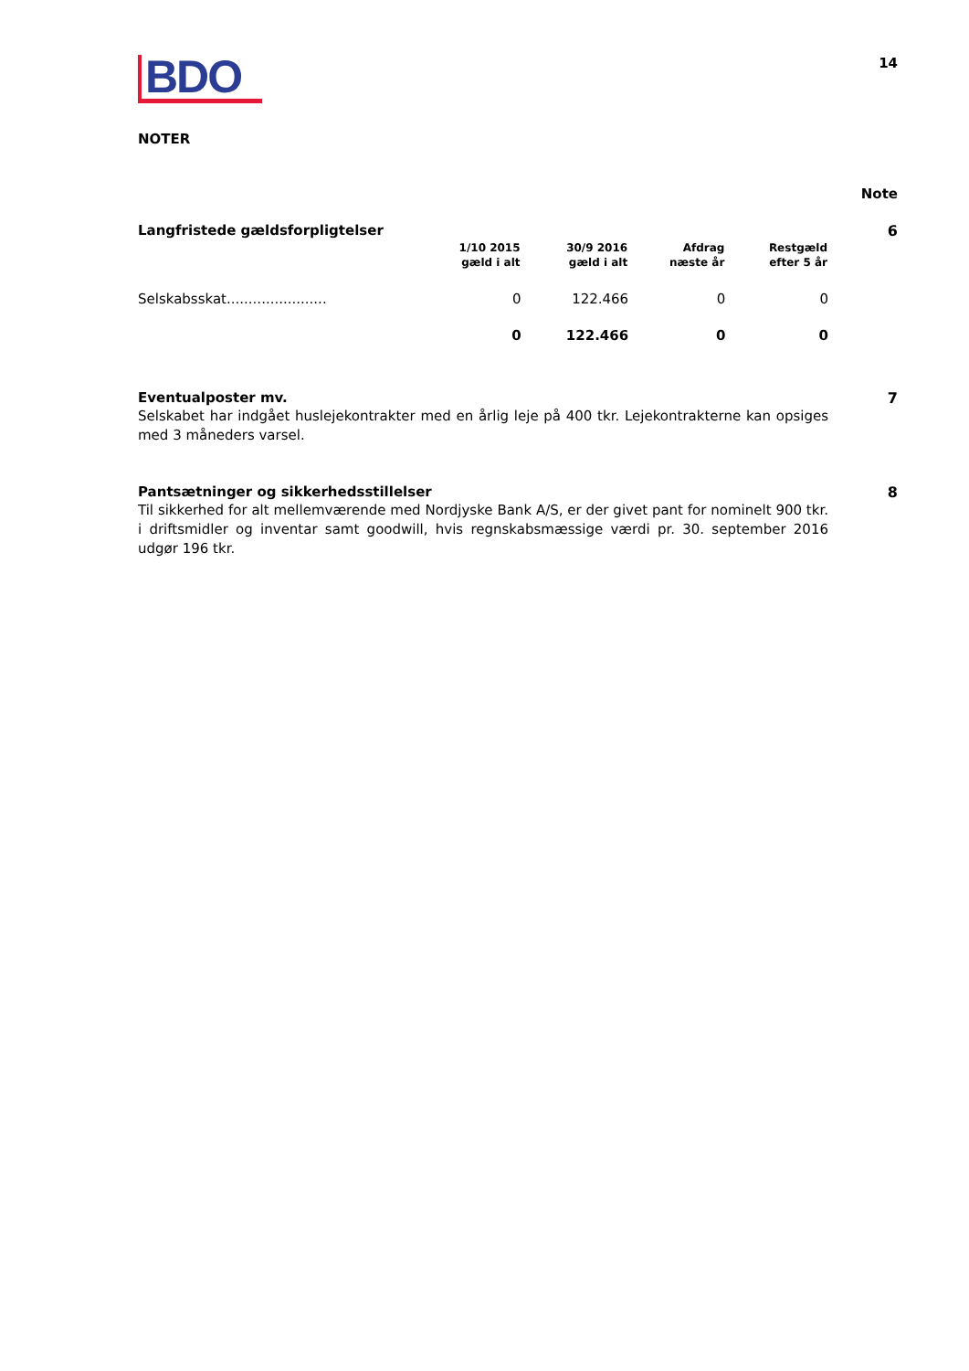BDO
14
NOTER
Note
Langfristede gældsforpligtelser
6
| | 1/10 2015 gæld i alt | 30/9 2016 gæld i alt | Afdrag næste år | Restgæld efter 5 år |
| --- | --- | --- | --- | --- |
| Selskabsskat....................... | 0 | 122.466 | 0 | 0 |
| | 0 | 122.466 | 0 | 0 |
Eventualposter mv. 7
Selskabet har indgået huslejekontrakter med en årlig leje på 400 tkr. Lejekontrakterne kan opsiges med 3 måneders varsel.
Pantsætninger og sikkerhedsstillelser
8
Til sikkerhed for alt mellemværende med Nordjyske Bank A/S, er der givet pant for nominelt 900 tkr. i driftsmidler og inventar samt goodwill, hvis regnskabsmæssige værdi pr. 30. september 2016 udgør 196 tkr.